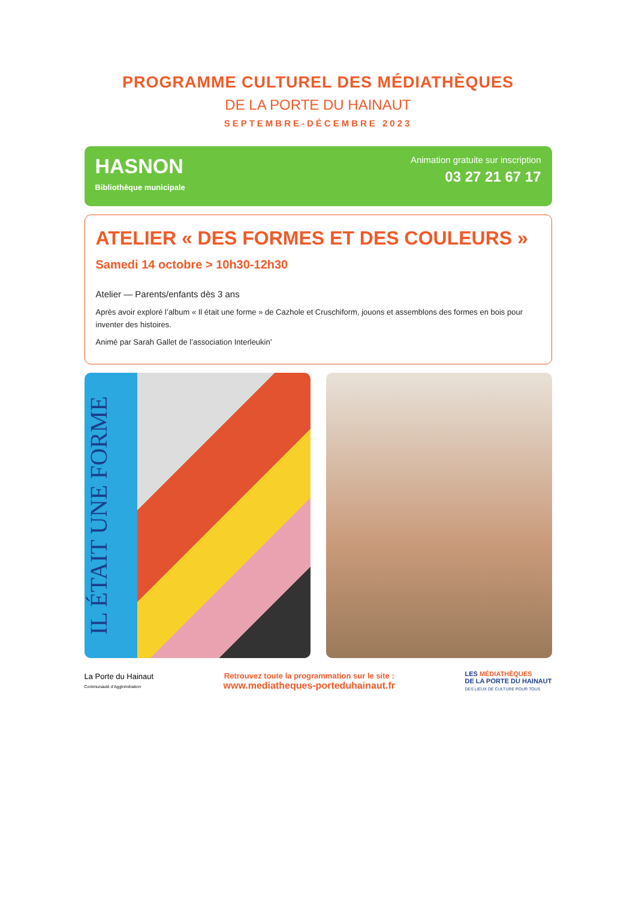PROGRAMME CULTUREL DES MÉDIATHÈQUES
DE LA PORTE DU HAINAUT
SEPTEMBRE-DÉCEMBRE 2023
HASNON
Bibliothèque municipale
Animation gratuite sur inscription
03 27 21 67 17
ATELIER « DES FORMES ET DES COULEURS »
Samedi 14 octobre > 10h30-12h30
Atelier — Parents/enfants dès 3 ans
Après avoir exploré l’album « Il était une forme » de Cazhole et Cruschiform, jouons et assemblons des formes en bois pour inventer des histoires.
Animé par Sarah Gallet de l’association Interleukin’
IL ÉTAIT UNE FORME
La Porte du Hainaut
Communauté d’Agglomération
Retrouvez toute la programmation sur le site :
www.mediatheques-porteduhainaut.fr
LES MÉDIATHÈQUES
DE LA PORTE DU HAINAUT
DES LIEUX DE CULTURE POUR TOUS